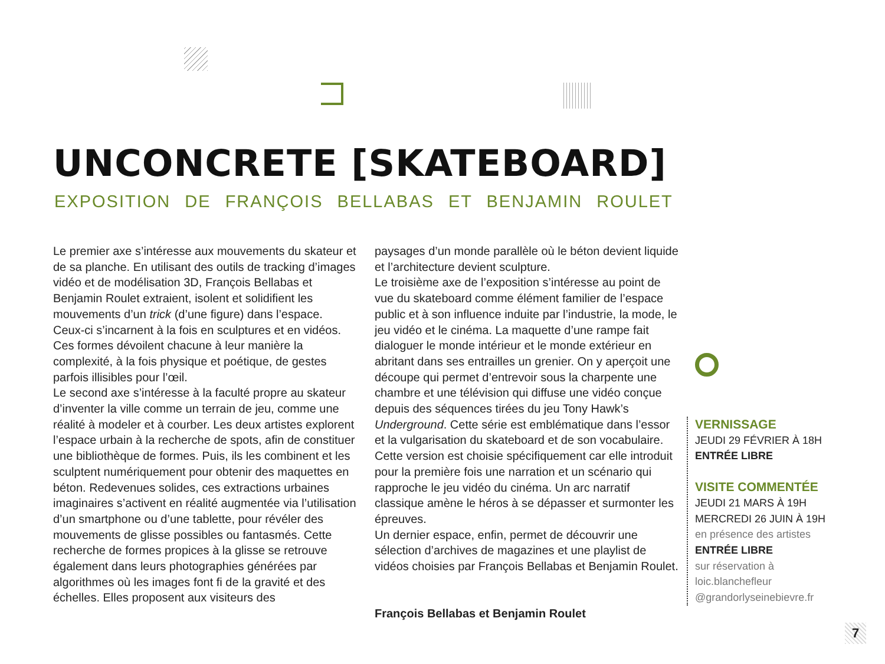UNCONCRETE [SKATEBOARD]
EXPOSITION DE FRANÇOIS BELLABAS ET BENJAMIN ROULET
Le premier axe s’intéresse aux mouvements du skateur et de sa planche. En utilisant des outils de tracking d’images vidéo et de modélisation 3D, François Bellabas et Benjamin Roulet extraient, isolent et solidifient les mouvements d’un trick (d’une figure) dans l’espace. Ceux-ci s’incarnent à la fois en sculptures et en vidéos. Ces formes dévoilent chacune à leur manière la complexité, à la fois physique et poétique, de gestes parfois illisibles pour l’œil.
Le second axe s’intéresse à la faculté propre au skateur d’inventer la ville comme un terrain de jeu, comme une réalité à modeler et à courber. Les deux artistes explorent l’espace urbain à la recherche de spots, afin de constituer une bibliothèque de formes. Puis, ils les combinent et les sculptent numériquement pour obtenir des ma­quettes en béton. Redevenues solides, ces extractions urbaines imaginaires s’activent en réalité augmentée via l’utilisation d’un smartphone ou d’une tablette, pour révéler des mouvements de glisse possibles ou fantasmés. Cette recherche de formes propices à la glisse se retrouve également dans leurs photographies générées par algorithmes où les images font fi de la gravité et des échelles. Elles proposent aux visiteurs des
paysages d’un monde parallèle où le béton devient liquide et l’architecture devient sculpture.
Le troisième axe de l’exposition s’intéresse au point de vue du skateboard comme élément familier de l’espace public et à son influence induite par l’industrie, la mode, le jeu vidéo et le cinéma. La maquette d’une rampe fait dialoguer le monde intérieur et le monde extérieur en abritant dans ses entrailles un grenier. On y aperçoit une découpe qui permet d’entrevoir sous la charpente une chambre et une télévision qui diffuse une vidéo conçue depuis des séquences tirées du jeu Tony Hawk’s Underground. Cette série est emblématique dans l’essor et la vulgarisation du skateboard et de son vocabulaire. Cette version est choisie spécifiquement car elle introduit pour la première fois une narration et un scénario qui rapproche le jeu vidéo du cinéma. Un arc narratif classique amène le héros à se dépasser et surmonter les épreuves.
Un dernier espace, enfin, permet de découvrir une sélection d’archives de magazines et une playlist de vidéos choisies par François Bellabas et Benjamin Roulet.
François Bellabas et Benjamin Roulet
VERNISSAGE
JEUDI 29 FÉVRIER À 18H
ENTRÉE LIBRE
VISITE COMMENTÉE
JEUDI 21 MARS À 19H
MERCREDI 26 JUIN À 19H
en présence des artistes
ENTRÉE LIBRE
sur réservation à
loic.blanchefleur
@grandorlyseinebievre.fr
7